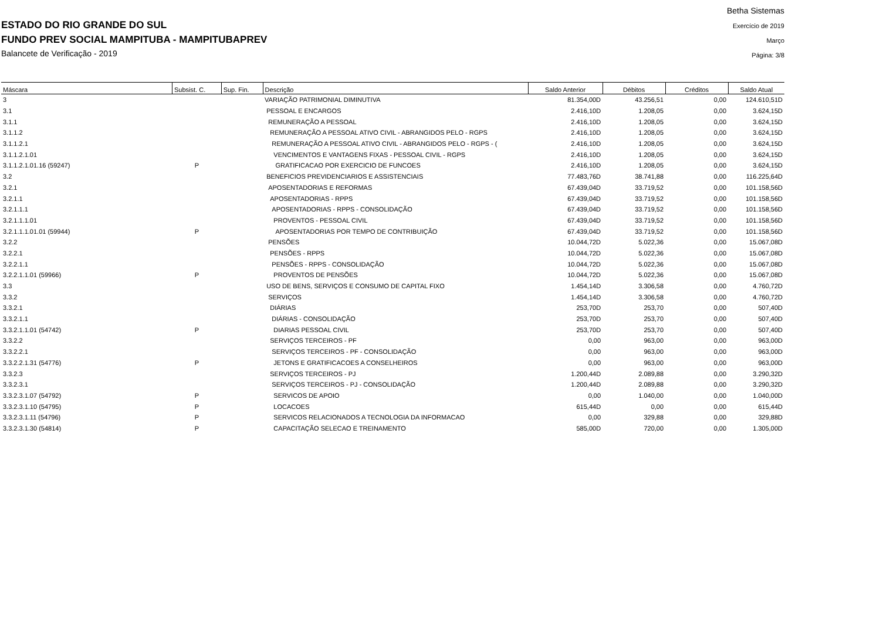ESTADO DO RIO GRANDE DO SUL
FUNDO PREV SOCIAL MAMPITUBA - MAMPITUBAPREV
Balancete de Verificação - 2019
Betha Sistemas
Exercício de 2019
Março
Página: 3/8
| Máscara | Subsist. C. | Sup. Fin. | Descrição | Saldo Anterior | Débitos | Créditos | Saldo Atual |
| --- | --- | --- | --- | --- | --- | --- | --- |
| 3 | | | VARIAÇÃO PATRIMONIAL DIMINUTIVA | 81.354,00D | 43.256,51 | 0,00 | 124.610,51D |
| 3.1 | | | PESSOAL E ENCARGOS | 2.416,10D | 1.208,05 | 0,00 | 3.624,15D |
| 3.1.1 | | | REMUNERAÇÃO A PESSOAL | 2.416,10D | 1.208,05 | 0,00 | 3.624,15D |
| 3.1.1.2 | | | REMUNERAÇÃO A PESSOAL ATIVO CIVIL - ABRANGIDOS PELO - RGPS | 2.416,10D | 1.208,05 | 0,00 | 3.624,15D |
| 3.1.1.2.1 | | | REMUNERAÇÃO A PESSOAL ATIVO CIVIL - ABRANGIDOS PELO - RGPS - ( | 2.416,10D | 1.208,05 | 0,00 | 3.624,15D |
| 3.1.1.2.1.01 | | | VENCIMENTOS E VANTAGENS FIXAS - PESSOAL CIVIL - RGPS | 2.416,10D | 1.208,05 | 0,00 | 3.624,15D |
| 3.1.1.2.1.01.16 (59247) | P | | GRATIFICACAO POR EXERCICIO DE FUNCOES | 2.416,10D | 1.208,05 | 0,00 | 3.624,15D |
| 3.2 | | | BENEFICIOS PREVIDENCIARIOS E ASSISTENCIAIS | 77.483,76D | 38.741,88 | 0,00 | 116.225,64D |
| 3.2.1 | | | APOSENTADORIAS E REFORMAS | 67.439,04D | 33.719,52 | 0,00 | 101.158,56D |
| 3.2.1.1 | | | APOSENTADORIAS - RPPS | 67.439,04D | 33.719,52 | 0,00 | 101.158,56D |
| 3.2.1.1.1 | | | APOSENTADORIAS - RPPS - CONSOLIDAÇÃO | 67.439,04D | 33.719,52 | 0,00 | 101.158,56D |
| 3.2.1.1.1.01 | | | PROVENTOS - PESSOAL CIVIL | 67.439,04D | 33.719,52 | 0,00 | 101.158,56D |
| 3.2.1.1.1.01.01 (59944) | P | | APOSENTADORIAS POR TEMPO DE CONTRIBUIÇÃO | 67.439,04D | 33.719,52 | 0,00 | 101.158,56D |
| 3.2.2 | | | PENSÕES | 10.044,72D | 5.022,36 | 0,00 | 15.067,08D |
| 3.2.2.1 | | | PENSÕES - RPPS | 10.044,72D | 5.022,36 | 0,00 | 15.067,08D |
| 3.2.2.1.1 | | | PENSÕES - RPPS - CONSOLIDAÇÃO | 10.044,72D | 5.022,36 | 0,00 | 15.067,08D |
| 3.2.2.1.1.01 (59966) | P | | PROVENTOS DE PENSÕES | 10.044,72D | 5.022,36 | 0,00 | 15.067,08D |
| 3.3 | | | USO DE BENS, SERVIÇOS E CONSUMO DE CAPITAL FIXO | 1.454,14D | 3.306,58 | 0,00 | 4.760,72D |
| 3.3.2 | | | SERVIÇOS | 1.454,14D | 3.306,58 | 0,00 | 4.760,72D |
| 3.3.2.1 | | | DIÁRIAS | 253,70D | 253,70 | 0,00 | 507,40D |
| 3.3.2.1.1 | | | DIÁRIAS - CONSOLIDAÇÃO | 253,70D | 253,70 | 0,00 | 507,40D |
| 3.3.2.1.1.01 (54742) | P | | DIARIAS PESSOAL CIVIL | 253,70D | 253,70 | 0,00 | 507,40D |
| 3.3.2.2 | | | SERVIÇOS TERCEIROS - PF | 0,00 | 963,00 | 0,00 | 963,00D |
| 3.3.2.2.1 | | | SERVIÇOS TERCEIROS - PF - CONSOLIDAÇÃO | 0,00 | 963,00 | 0,00 | 963,00D |
| 3.3.2.2.1.31 (54776) | P | | JETONS E GRATIFICACOES A CONSELHEIROS | 0,00 | 963,00 | 0,00 | 963,00D |
| 3.3.2.3 | | | SERVIÇOS TERCEIROS - PJ | 1.200,44D | 2.089,88 | 0,00 | 3.290,32D |
| 3.3.2.3.1 | | | SERVIÇOS TERCEIROS - PJ - CONSOLIDAÇÃO | 1.200,44D | 2.089,88 | 0,00 | 3.290,32D |
| 3.3.2.3.1.07 (54792) | P | | SERVICOS DE APOIO | 0,00 | 1.040,00 | 0,00 | 1.040,00D |
| 3.3.2.3.1.10 (54795) | P | | LOCACOES | 615,44D | 0,00 | 0,00 | 615,44D |
| 3.3.2.3.1.11 (54796) | P | | SERVICOS RELACIONADOS A TECNOLOGIA DA INFORMACAO | 0,00 | 329,88 | 0,00 | 329,88D |
| 3.3.2.3.1.30 (54814) | P | | CAPACITAÇÃO SELECAO E TREINAMENTO | 585,00D | 720,00 | 0,00 | 1.305,00D |